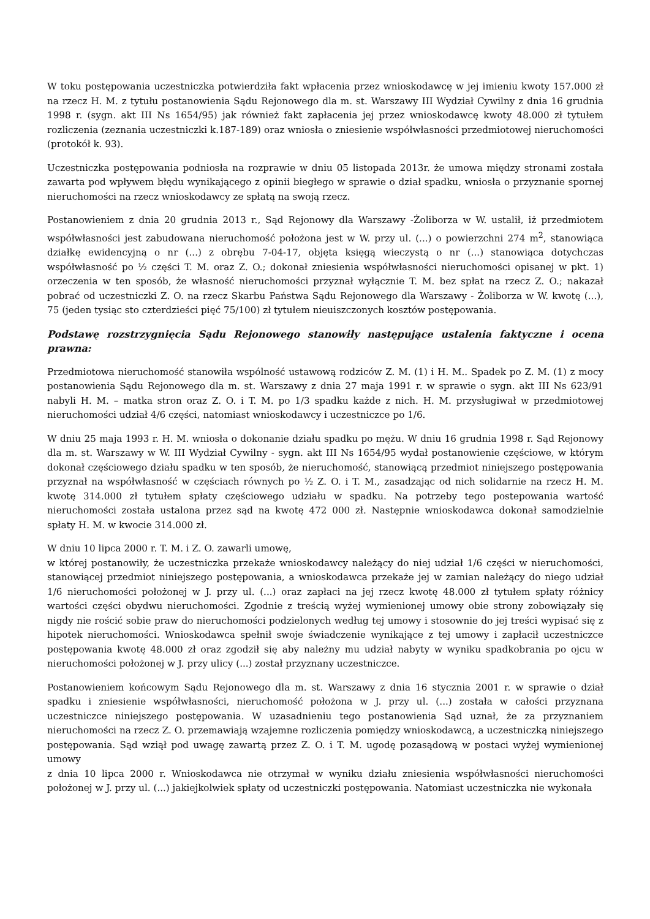W toku postępowania uczestniczka potwierdziła fakt wpłacenia przez wnioskodawcę w jej imieniu kwoty 157.000 zł na rzecz H. M. z tytułu postanowienia Sądu Rejonowego dla m. st. Warszawy III Wydział Cywilny z dnia 16 grudnia 1998 r. (sygn. akt III Ns 1654/95) jak również fakt zapłacenia jej przez wnioskodawcę kwoty 48.000 zł tytułem rozliczenia (zeznania uczestniczki k.187-189) oraz wniosła o zniesienie współwłasności przedmiotowej nieruchomości (protokół k. 93).
Uczestniczka postępowania podniosła na rozprawie w dniu 05 listopada 2013r. że umowa między stronami została zawarta pod wpływem błędu wynikającego z opinii biegłego w sprawie o dział spadku, wniosła o przyznanie spornej nieruchomości na rzecz wnioskodawcy ze spłatą na swoją rzecz.
Postanowieniem z dnia 20 grudnia 2013 r., Sąd Rejonowy dla Warszawy -Żoliborza w W. ustalił, iż przedmiotem współwłasności jest zabudowana nieruchomość położona jest w W. przy ul. (...) o powierzchni 274 m<sup>2</sup>, stanowiąca działkę ewidencyjną o nr (...) z obrębu 7-04-17, objęta księgą wieczystą o nr (...) stanowiąca dotychczas współwłasność po ½ części T. M. oraz Z. O.; dokonał zniesienia współwłasności nieruchomości opisanej w pkt. 1) orzeczenia w ten sposób, że własność nieruchomości przyznał wyłącznie T. M. bez spłat na rzecz Z. O.; nakazał pobrać od uczestniczki Z. O. na rzecz Skarbu Państwa Sądu Rejonowego dla Warszawy - Żoliborza w W. kwotę (...), 75 (jeden tysiąc sto czterdzieści pięć 75/100) zł tytułem nieuiszczonych kosztów postępowania.
Podstawę rozstrzygnięcia Sądu Rejonowego stanowiły następujące ustalenia faktyczne i ocena prawna:
Przedmiotowa nieruchomość stanowiła wspólność ustawową rodziców Z. M. (1) i H. M.. Spadek po Z. M. (1) z mocy postanowienia Sądu Rejonowego dla m. st. Warszawy z dnia 27 maja 1991 r. w sprawie o sygn. akt III Ns 623/91 nabyli H. M. – matka stron oraz Z. O. i T. M. po 1/3 spadku każde z nich. H. M. przysługiwał w przedmiotowej nieruchomości udział 4/6 części, natomiast wnioskodawcy i uczestniczce po 1/6.
W dniu 25 maja 1993 r. H. M. wniosła o dokonanie działu spadku po mężu. W dniu 16 grudnia 1998 r. Sąd Rejonowy dla m. st. Warszawy w W. III Wydział Cywilny - sygn. akt III Ns 1654/95 wydał postanowienie częściowe, w którym dokonał częściowego działu spadku w ten sposób, że nieruchomość, stanowiącą przedmiot niniejszego postępowania przyznał na współwłasność w częściach równych po ½ Z. O. i T. M., zasadzając od nich solidarnie na rzecz H. M. kwotę 314.000 zł tytułem spłaty częściowego udziału w spadku. Na potrzeby tego postepowania wartość nieruchomości została ustalona przez sąd na kwotę 472 000 zł. Następnie wnioskodawca dokonał samodzielnie spłaty H. M. w kwocie 314.000 zł.
W dniu 10 lipca 2000 r. T. M. i Z. O. zawarli umowę,
w której postanowiły, że uczestniczka przekaże wnioskodawcy należący do niej udział 1/6 części w nieruchomości, stanowiącej przedmiot niniejszego postępowania, a wnioskodawca przekaże jej w zamian należący do niego udział 1/6 nieruchomości położonej w J. przy ul. (...) oraz zapłaci na jej rzecz kwotę 48.000 zł tytułem spłaty różnicy wartości części obydwu nieruchomości. Zgodnie z treścią wyżej wymienionej umowy obie strony zobowiązały się nigdy nie rościć sobie praw do nieruchomości podzielonych według tej umowy i stosownie do jej treści wypisać się z hipotek nieruchomości. Wnioskodawca spełnił swoje świadczenie wynikające z tej umowy i zapłacił uczestniczce postępowania kwotę 48.000 zł oraz zgodził się aby należny mu udział nabyty w wyniku spadkobrania po ojcu w nieruchomości położonej w J. przy ulicy (...) został przyznany uczestniczce.
Postanowieniem końcowym Sądu Rejonowego dla m. st. Warszawy z dnia 16 stycznia 2001 r. w sprawie o dział spadku i zniesienie współwłasności, nieruchomość położona w J. przy ul. (...) została w całości przyznana uczestniczce niniejszego postępowania. W uzasadnieniu tego postanowienia Sąd uznał, że za przyznaniem nieruchomości na rzecz Z. O. przemawiają wzajemne rozliczenia pomiędzy wnioskodawcą, a uczestniczką niniejszego postępowania. Sąd wziął pod uwagę zawartą przez Z. O. i T. M. ugodę pozasądową w postaci wyżej wymienionej umowy
z dnia 10 lipca 2000 r. Wnioskodawca nie otrzymał w wyniku działu zniesienia współwłasności nieruchomości położonej w J. przy ul. (...) jakiejkolwiek spłaty od uczestniczki postępowania. Natomiast uczestniczka nie wykonała